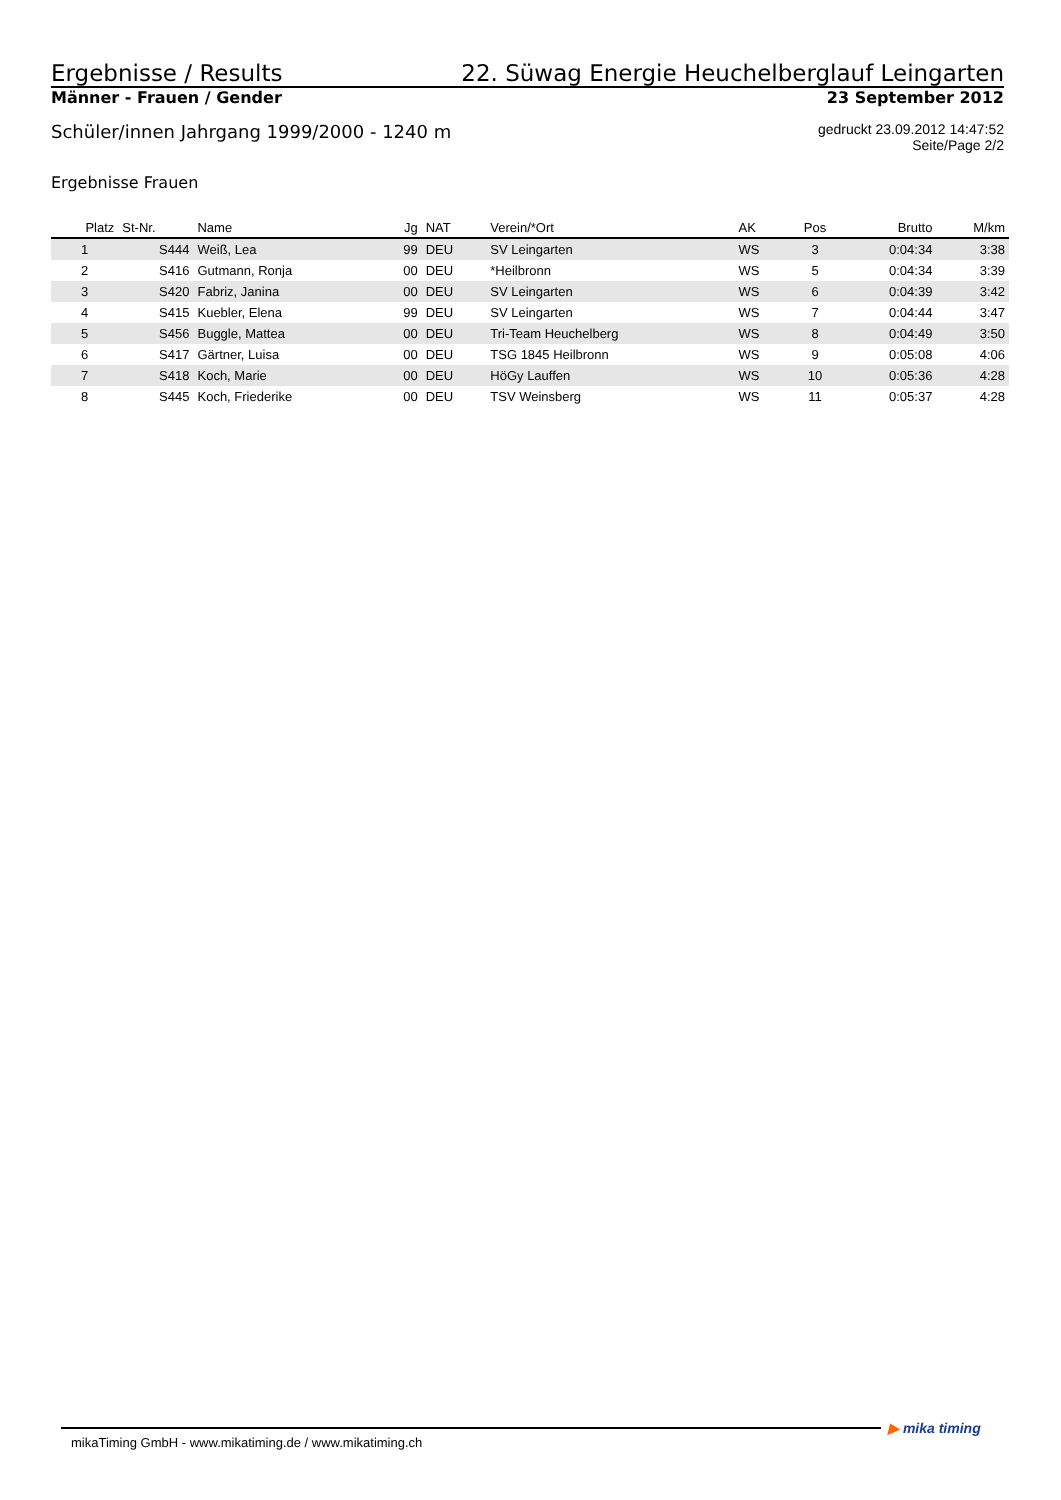Ergebnisse / Results
22. Süwag Energie Heuchelberglauf Leingarten
Männer - Frauen / Gender
23 September 2012
Schüler/innen Jahrgang 1999/2000 - 1240 m
gedruckt 23.09.2012 14:47:52
Seite/Page 2/2
Ergebnisse Frauen
| Platz | St-Nr. | Name | Jg | NAT | Verein/*Ort | AK | Pos | Brutto | M/km |
| --- | --- | --- | --- | --- | --- | --- | --- | --- | --- |
| 1 | S444 | Weiß, Lea | 99 | DEU | SV Leingarten | WS | 3 | 0:04:34 | 3:38 |
| 2 | S416 | Gutmann, Ronja | 00 | DEU | *Heilbronn | WS | 5 | 0:04:34 | 3:39 |
| 3 | S420 | Fabriz, Janina | 00 | DEU | SV Leingarten | WS | 6 | 0:04:39 | 3:42 |
| 4 | S415 | Kuebler, Elena | 99 | DEU | SV Leingarten | WS | 7 | 0:04:44 | 3:47 |
| 5 | S456 | Buggle, Mattea | 00 | DEU | Tri-Team Heuchelberg | WS | 8 | 0:04:49 | 3:50 |
| 6 | S417 | Gärtner, Luisa | 00 | DEU | TSG 1845 Heilbronn | WS | 9 | 0:05:08 | 4:06 |
| 7 | S418 | Koch, Marie | 00 | DEU | HöGy Lauffen | WS | 10 | 0:05:36 | 4:28 |
| 8 | S445 | Koch, Friederike | 00 | DEU | TSV Weinsberg | WS | 11 | 0:05:37 | 4:28 |
mikaTiming GmbH - www.mikatiming.de / www.mikatiming.ch ▶ mika timing